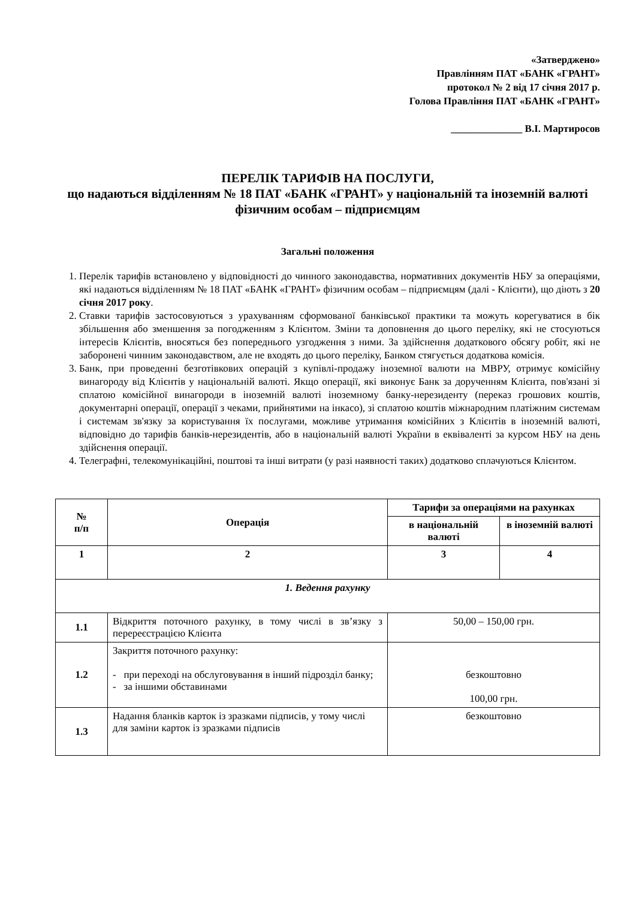«Затверджено»
Правлінням ПАТ «БАНК «ГРАНТ»
протокол № 2 від 17 січня 2017 р.
Голова Правління ПАТ «БАНК «ГРАНТ»
______________ В.І. Мартиросов
ПЕРЕЛІК ТАРИФІВ НА ПОСЛУГИ,
що надаються відділенням № 18 ПАТ «БАНК «ГРАНТ» у національній та іноземній валюті
фізичним особам – підприємцям
Загальні положення
1. Перелік тарифів встановлено у відповідності до чинного законодавства, нормативних документів НБУ за операціями, які надаються відділенням № 18 ПАТ «БАНК «ГРАНТ» фізичним особам – підприємцям (далі - Клієнти), що діють з 20 січня 2017 року.
2. Ставки тарифів застосовуються з урахуванням сформованої банківської практики та можуть корегуватися в бік збільшення або зменшення за погодженням з Клієнтом. Зміни та доповнення до цього переліку, які не стосуються інтересів Клієнтів, вносяться без попереднього узгодження з ними. За здійснення додаткового обсягу робіт, які не заборонені чинним законодавством, але не входять до цього переліку, Банком стягується додаткова комісія.
3. Банк, при проведенні безготівкових операцій з купівлі-продажу іноземної валюти на МВРУ, отримує комісійну винагороду від Клієнтів у національній валюті. Якщо операції, які виконує Банк за дорученням Клієнта, пов'язані зі сплатою комісійної винагороди в іноземній валюті іноземному банку-нерезиденту (переказ грошових коштів, документарні операції, операції з чеками, прийнятими на інкасо), зі сплатою коштів міжнародним платіжним системам і системам зв'язку за користування їх послугами, можливе утримання комісійних з Клієнтів в іноземній валюті, відповідно до тарифів банків-нерезидентів, або в національній валюті України в еквіваленті за курсом НБУ на день здійснення операції.
4. Телеграфні, телекомунікаційні, поштові та інші витрати (у разі наявності таких) додатково сплачуються Клієнтом.
| № п/п | Операція | Тарифи за операціями на рахунках | |
| --- | --- | --- | --- |
| | | в національній валюті | в іноземній валюті |
| 1 | 2 | 3 | 4 |
| 1. Ведення рахунку | | | |
| 1.1 | Відкриття поточного рахунку, в тому числі в зв’язку з перереєстрацією Клієнта | 50,00 – 150,00 грн. | |
| 1.2 | Закриття поточного рахунку: - при переході на обслуговування в інший підрозділ банку; - за іншими обставинами | безкоштовно 100,00 грн. | |
| 1.3 | Надання бланків карток із зразками підписів, у тому числі для заміни карток із зразками підписів | безкоштовно | |